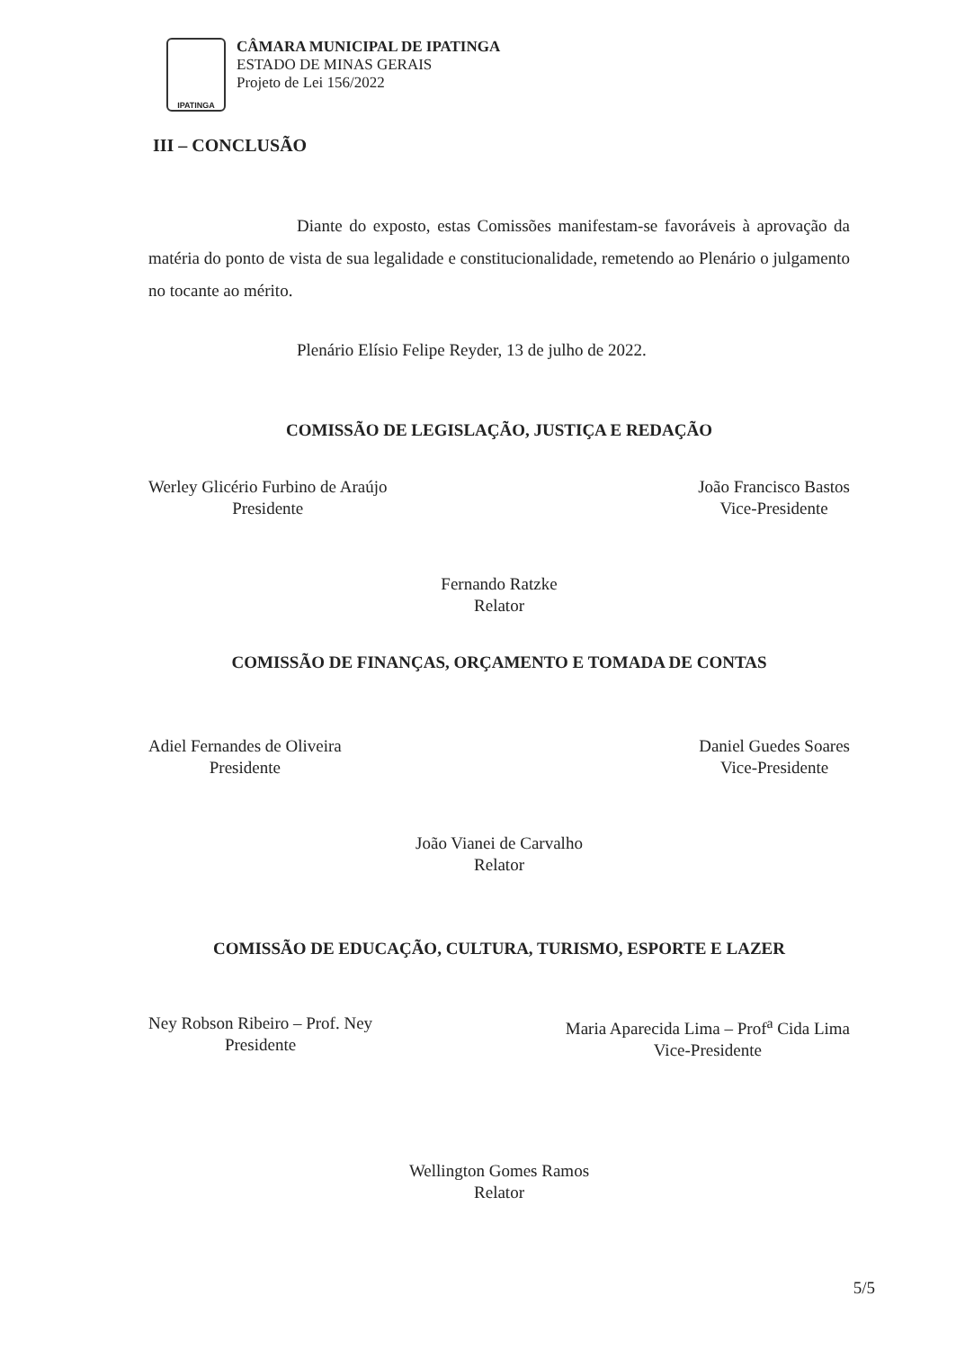IPATINGA
CÂMARA MUNICIPAL DE IPATINGA
ESTADO DE MINAS GERAIS
Projeto de Lei 156/2022
III – CONCLUSÃO
Diante do exposto, estas Comissões manifestam-se favoráveis à aprovação da matéria do ponto de vista de sua legalidade e constitucionalidade, remetendo ao Plenário o julgamento no tocante ao mérito.
Plenário Elísio Felipe Reyder, 13 de julho de 2022.
COMISSÃO DE LEGISLAÇÃO, JUSTIÇA E REDAÇÃO
Werley Glicério Furbino de Araújo
Presidente
João Francisco Bastos
Vice-Presidente
Fernando Ratzke
Relator
COMISSÃO DE FINANÇAS, ORÇAMENTO E TOMADA DE CONTAS
Adiel Fernandes de Oliveira
Presidente
Daniel Guedes Soares
Vice-Presidente
João Vianei de Carvalho
Relator
COMISSÃO DE EDUCAÇÃO, CULTURA, TURISMO, ESPORTE E LAZER
Ney Robson Ribeiro – Prof. Ney
Presidente
Maria Aparecida Lima – Prof<sup>a</sup> Cida Lima
Vice-Presidente
Wellington Gomes Ramos
Relator
5/5